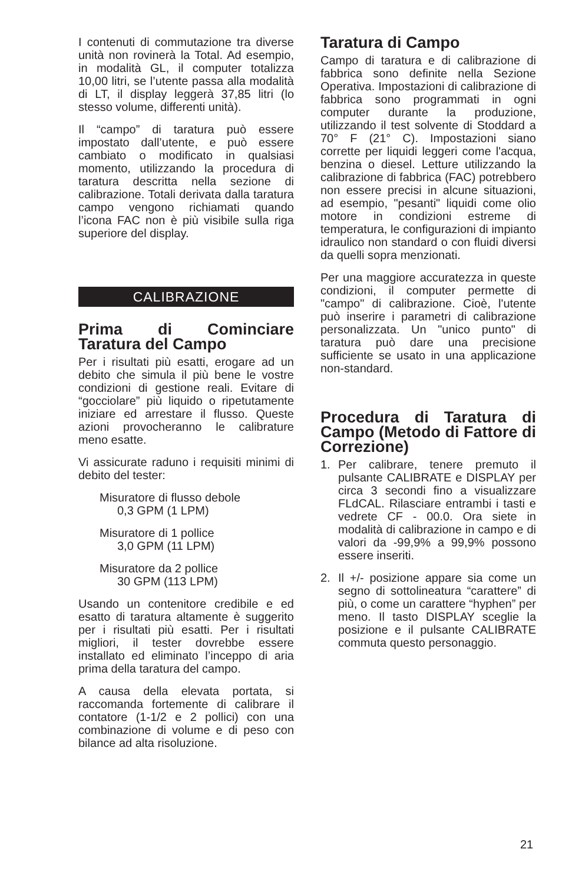I contenuti di commutazione tra diverse unità non rovinerà la Total. Ad esempio, in modalità GL, il computer totalizza 10,00 litri, se l’utente passa alla modalità di LT, il display leggerà 37,85 litri (lo stesso volume, differenti unità).
Il “campo” di taratura può essere impostato dall’utente, e può essere cambiato o modificato in qualsiasi momento, utilizzando la procedura di taratura descritta nella sezione di calibrazione. Totali derivata dalla taratura campo vengono richiamati quando l’icona FAC non è più visibile sulla riga superiore del display.
CALIBRAZIONE
Prima di Cominciare Taratura del Campo
Per i risultati più esatti, erogare ad un debito che simula il più bene le vostre condizioni di gestione reali. Evitare di “gocciolare” più liquido o ripetutamente iniziare ed arrestare il flusso. Queste azioni provocheranno le calibrature meno esatte.
Vi assicurate raduno i requisiti minimi di debito del tester:
Misuratore di flusso debole
0,3 GPM (1 LPM)
Misuratore di 1 pollice
3,0 GPM (11 LPM)
Misuratore da 2 pollice
30 GPM (113 LPM)
Usando un contenitore credibile e ed esatto di taratura altamente è suggerito per i risultati più esatti. Per i risultati migliori, il tester dovrebbe essere installato ed eliminato l’inceppo di aria prima della taratura del campo.
A causa della elevata portata, si raccomanda fortemente di calibrare il contatore (1-1/2 e 2 pollici) con una combinazione di volume e di peso con bilance ad alta risoluzione.
Taratura di Campo
Campo di taratura e di calibrazione di fabbrica sono definite nella Sezione Operativa. Impostazioni di calibrazione di fabbrica sono programmati in ogni computer durante la produzione, utilizzando il test solvente di Stoddard a 70° F (21° C). Impostazioni siano corrette per liquidi leggeri come l'acqua, benzina o diesel. Letture utilizzando la calibrazione di fabbrica (FAC) potrebbero non essere precisi in alcune situazioni, ad esempio, "pesanti" liquidi come olio motore in condizioni estreme di temperatura, le configurazioni di impianto idraulico non standard o con fluidi diversi da quelli sopra menzionati.
Per una maggiore accuratezza in queste condizioni, il computer permette di "campo" di calibrazione. Cioè, l'utente può inserire i parametri di calibrazione personalizzata. Un "unico punto" di taratura può dare una precisione sufficiente se usato in una applicazione non-standard.
Procedura di Taratura di Campo (Metodo di Fattore di Correzione)
1. Per calibrare, tenere premuto il pulsante CALIBRATE e DISPLAY per circa 3 secondi fino a visualizzare FLdCAL. Rilasciare entrambi i tasti e vedrete CF - 00.0. Ora siete in modalità di calibrazione in campo e di valori da -99,9% a 99,9% possono essere inseriti.
2. Il +/- posizione appare sia come un segno di sottolineatura “carattere” di più, o come un carattere “hyphen” per meno. Il tasto DISPLAY sceglie la posizione e il pulsante CALIBRATE commuta questo personaggio.
21